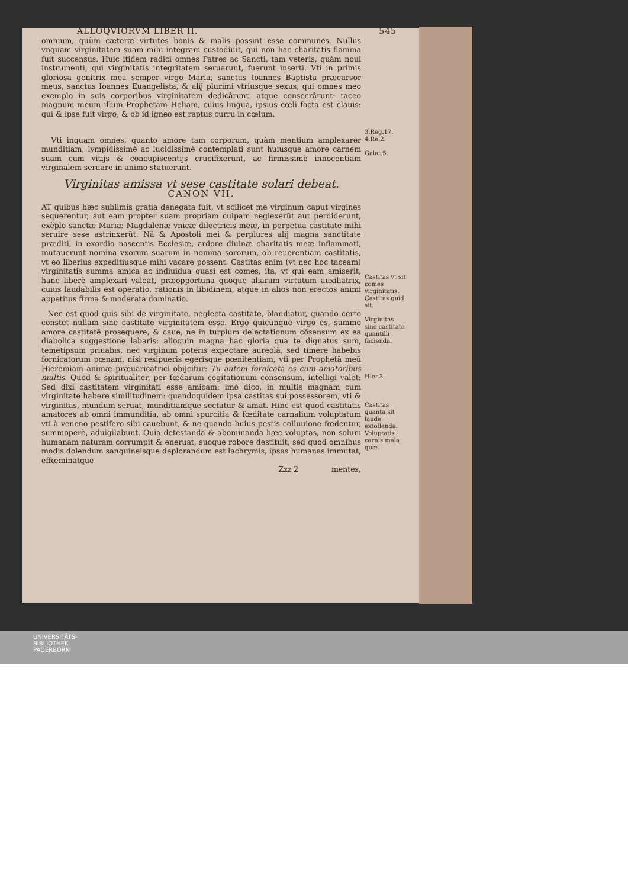ALLOQVIORVM LIBER II. 545
omnium, quùm cæteræ virtutes bonis & malis possint esse communes. Nullus vnquam virginitatem suam mihi integram custodiuit, qui non hac charitatis flamma fuit succensus. Huic itidem radici omnes Patres ac Sancti, tam veteris, quàm noui instrumenti, qui virginitatis integritatem seruarunt, fuerunt inserti. Vti in primis gloriosa genitrix mea semper virgo Maria, sanctus Ioannes Baptista præcursor meus, sanctus Ioannes Euangelista, & alij plurimi vtriusque sexus, qui omnes meo exemplo in suis corporibus virginitatem dedicârunt, atque consecrârunt: taceo magnum meum illum Prophetam Heliam, cuius lingua, ipsius cœli facta est clauis: qui & ipse fuit virgo, & ob id igneo est raptus curru in cœlum.
3.Reg.17.
Vti inquam omnes, quanto amore tam corporum, quàm mentium amplexarer munditiam, lympidissimè ac lucidissimè contemplati sunt huiusque amore carnem suam cum vitijs & concupiscentijs crucifixerunt, ac firmissimè innocentiam virginalem seruare in animo statuerunt.
4.Re.2.
Galat.5.
Virginitas amissa vt sese castitate solari debeat.
CANON VII.
AT quibus hæc sublimis gratia denegata fuit, vt scilicet me virginum caput virgines sequerentur, aut eam propter suam propriam culpam neglexerũt aut perdiderunt, exẽplo sanctæ Mariæ Magdalenæ vnicæ dilectricis meæ, in perpetua castitate mihi seruire sese astrinxerũt. Nã & Apostoli mei & perplures alij magna sanctitate præditi, in exordio nascentis Ecclesiæ, ardore diuinæ charitatis meæ inflammati, mutauerunt nomina vxorum suarum in nomina sororum, ob reuerentiam castitatis, vt eo liberius expeditiusque mihi vacare possent. Castitas enim (vt nec hoc taceam) virginitatis summa amica ac indiuidua quasi est comes, ita, vt qui eam amiserit, hanc liberè amplexari valeat, præopportuna quoque aliarum virtutum auxiliatrix, cuius laudabilis est operatio, rationis in libidinem, atque in alios non erectos animi appetitus firma & moderata dominatio.
Castitas vt sit comes virginitatis. Castitas quid sit.
Nec est quod quis sibi de virginitate, neglecta castitate, blandiatur, quando certo constet nullam sine castitate virginitatem esse. Ergo quicunque virgo es, summo amore castitatẽ prosequere, & caue, ne in turpium delectationum cõsensum ex ea diabolica suggestione labaris: alioquin magna hac gloria qua te dignatus sum, temetipsum priuabis, nec virginum poteris expectare aureolã, sed timere habebis fornicatorum pœnam, nisi resipueris egerisque pœnitentiam, vti per Prophetã meũ Hieremiam animæ præuaricatrici obijcitur: Tu autem fornicata es cum amatoribus multis. Quod & spiritualiter, per fœdarum cogitationum consensum, intelligi valet: Sed dixi castitatem virginitati esse amicam: imò dico, in multis magnam cum virginitate habere similitudinem: quandoquidem ipsa castitas sui possessorem, vti & virginitas, mundum seruat, munditiamque sectatur & amat. Hinc est quod castitatis amatores ab omni immunditia, ab omni spurcitia & fœditate carnalium voluptatum vti à veneno pestifero sibi cauebunt, & ne quando huius pestis colluuione fœdentur, summoperè, aduigilabunt. Quia detestanda & abominanda hæc voluptas, non solum humanam naturam corrumpit & eneruat, suoque robore destituit, sed quod omnibus modis dolendum sanguineisque deplorandum est lachrymis, ipsas humanas immutat, effœminatque
Virginitas sine castitate quantilli facienda.
Hier.3.
Castitas quanta sit laude extollenda.
Voluptatis carnis mala quæ.
Zzz 2 mentes,
UNIVERSITÄTS-
BIBLIOTHEK
PADERBORN